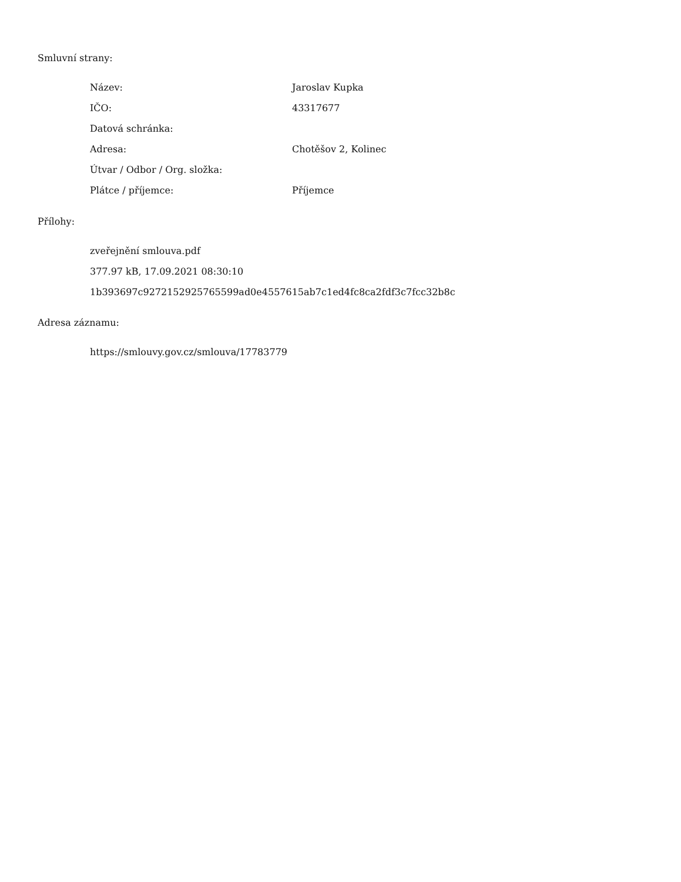Smluvní strany:
| Název: | Jaroslav Kupka |
| IČO: | 43317677 |
| Datová schránka: | |
| Adresa: | Chotěšov 2, Kolinec |
| Útvar / Odbor / Org. složka: | |
| Plátce / příjemce: | Příjemce |
Přílohy:
zveřejnění smlouva.pdf
377.97 kB, 17.09.2021 08:30:10
1b393697c9272152925765599ad0e4557615ab7c1ed4fc8ca2fdf3c7fcc32b8c
Adresa záznamu:
https://smlouvy.gov.cz/smlouva/17783779